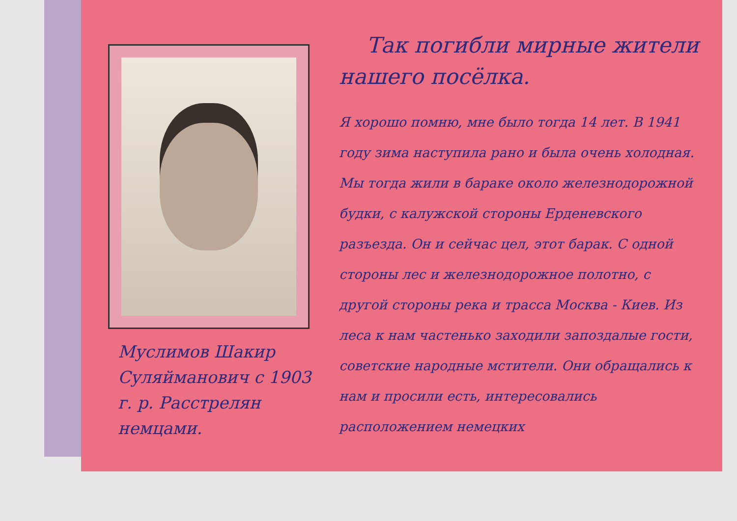Муслимов Шакир Суляйманович с 1903 г. р. Расстрелян немцами.
Так погибли мирные жители нашего посёлка.
Я хорошо помню, мне было тогда 14 лет. В 1941 году зима наступила рано и была очень холодная. Мы тогда жили в бараке около железнодорожной будки, с калужской стороны Ерденевского разъезда. Он и сейчас цел, этот барак. С одной стороны лес и железнодорожное полотно, с другой стороны река и трасса Москва - Киев. Из леса к нам частенько заходили запоздалые гости, советские народные мстители. Они обращались к нам и просили есть, интересовались расположением немецких